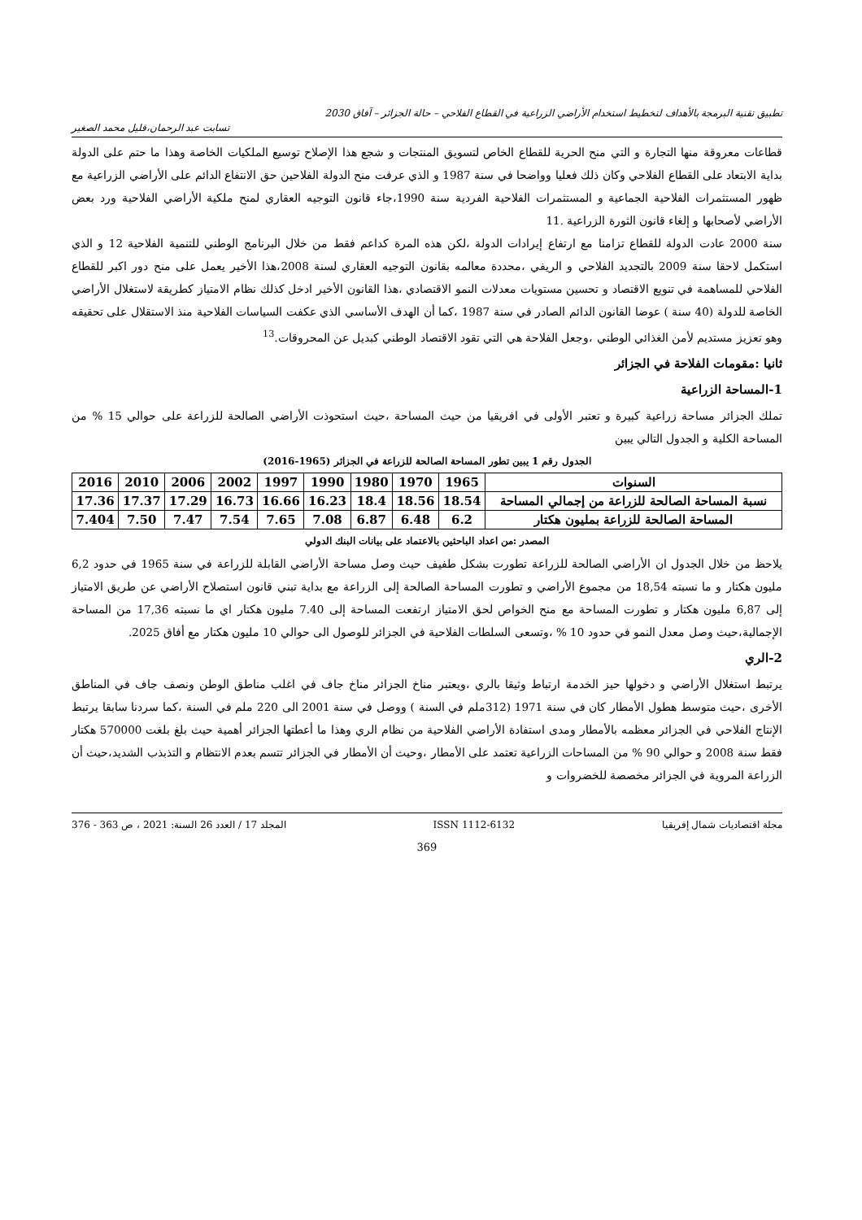تطبيق تقنية البرمجة بالأهداف لتخطيط استخدام الأراضي الزراعية في القطاع الفلاحي – حالة الجزائر – آفاق 2030
تسابت عبد الرحمان،قليل محمد الصغير
قطاعات معروقة منها التجارة و التي منح الحرية للقطاع الخاص لتسويق المنتجات و شجع هذا الإصلاح توسيع الملكيات الخاصة وهذا ما حتم على الدولة بداية الابتعاد على القطاع الفلاحي وكان ذلك فعليا وواضحا في سنة 1987 و الذي عرفت منح الدولة الفلاحين حق الانتفاع الدائم على الأراضي الزراعية مع ظهور المستثمرات الفلاحية الجماعية و المستثمرات الفلاحية الفردية سنة 1990،جاء قانون التوجيه العقاري لمنح ملكية الأراضي الفلاحية ورد بعض الأراضي لأصحابها و إلغاء قانون الثورة الزراعية .11
سنة 2000 عادت الدولة للقطاع تزامنا مع ارتفاع إيرادات الدولة ،لكن هذه المرة كداعم فقط من خلال البرنامج الوطني للتنمية الفلاحية 12 و الذي استكمل لاحقا سنة 2009 بالتجديد الفلاحي و الريفي ،محددة معالمه بقانون التوجيه العقاري لسنة 2008،هذا الأخير يعمل على منح دور اكبر للقطاع الفلاحي للمساهمة في تنويع الاقتصاد و تحسين مستويات معدلات النمو الاقتصادي ،هذا القانون الأخير ادخل كذلك نظام الامتياز كطريقة لاستغلال الأراضي الخاصة للدولة (40 سنة ) عوضا القانون الدائم الصادر في سنة 1987 ،كما أن الهدف الأساسي الذي عكفت السياسات الفلاحية منذ الاستقلال على تحقيقه وهو تعزيز مستديم لأمن الغذائي الوطني ،وجعل الفلاحة هي التي تقود الاقتصاد الوطني كبديل عن المحروقات.<sup>13</sup>
ثانيا :مقومات الفلاحة في الجزائر
1-المساحة الزراعية
تملك الجزائر مساحة زراعية كبيرة و تعتبر الأولى في افريقيا من حيث المساحة ،حيث استحوذت الأراضي الصالحة للزراعة على حوالي 15 % من المساحة الكلية و الجدول التالي يبين
الجدول رقم 1 يبين تطور المساحة الصالحة للزراعة في الجزائر (1965-2016)
| السنوات | 1965 | 1970 | 1980 | 1990 | 1997 | 2002 | 2006 | 2010 | 2016 |
| --- | --- | --- | --- | --- | --- | --- | --- | --- | --- |
| نسبة المساحة الصالحة للزراعة من إجمالي المساحة | 18.54 | 18.56 | 18.4 | 16.23 | 16.66 | 16.73 | 17.29 | 17.37 | 17.36 |
| المساحة الصالحة للزراعة بمليون هكتار | 6.2 | 6.48 | 6.87 | 7.08 | 7.65 | 7.54 | 7.47 | 7.50 | 7.404 |
المصدر :من اعداد الباحثين بالاعتماد على بيانات البنك الدولي
يلاحظ من خلال الجدول ان الأراضي الصالحة للزراعة تطورت بشكل طفيف حيث وصل مساحة الأراضي القابلة للزراعة في سنة 1965 في حدود 6,2 مليون هكتار و ما نسبته 18,54 من مجموع الأراضي و تطورت المساحة الصالحة إلى الزراعة مع بداية تبني قانون استصلاح الأراضي عن طريق الامتياز إلى 6,87 مليون هكتار و تطورت المساحة مع منح الخواص لحق الامتياز ارتفعت المساحة إلى 7.40 مليون هكتار اي ما نسبته 17,36 من المساحة الإجمالية،حيث وصل معدل النمو في حدود 10 % ،وتسعى السلطات الفلاحية في الجزائر للوصول الى حوالي 10 مليون هكتار مع أفاق 2025.
2-الري
يرتبط استغلال الأراضي و دخولها حيز الخدمة ارتباط وثيقا بالري ،ويعتبر مناخ الجزائر مناخ جاف في اغلب مناطق الوطن ونصف جاف في المناطق الأخرى ،حيث متوسط هطول الأمطار كان في سنة 1971 (312ملم في السنة ) ووصل في سنة 2001 الى 220 ملم في السنة ،كما سردنا سابقا يرتبط الإنتاج الفلاحي في الجزائر معظمه بالأمطار ومدى استفادة الأراضي الفلاحية من نظام الري وهذا ما أعطتها الجزائر أهمية حيث بلغ بلغت 570000 هكتار فقط سنة 2008 و حوالي 90 % من المساحات الزراعية تعتمد على الأمطار ،وحيث أن الأمطار في الجزائر تتسم بعدم الانتظام و التذبذب الشديد،حيث أن الزراعة المروية في الجزائر مخصصة للخضروات و
مجلة اقتصاديات شمال إفريقيا ISSN 1112-6132 المجلد 17 / العدد 26 السنة: 2021 ، ص 363 - 376
369